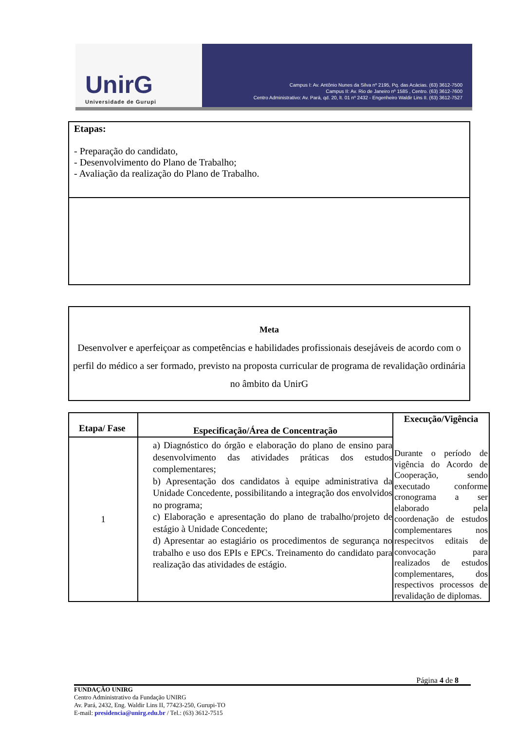UnirG
Universidade de Gurupi
Campus I: Av. Antônio Nunes da Silva nº 2195, Pq. das Acácias. (63) 3612-7500
Campus II: Av. Rio de Janeiro nº 1585 , Centro. (63) 3612-7600
Centro Administrativo: Av. Pará, qd. 20, lt. 01 nº 2432 - Engenheiro Waldir Lins II. (63) 3612-7527
Etapas:
- Preparação do candidato,
- Desenvolvimento do Plano de Trabalho;
- Avaliação da realização do Plano de Trabalho.
Meta
Desenvolver e aperfeiçoar as competências e habilidades profissionais desejáveis de acordo com o perfil do médico a ser formado, previsto na proposta curricular de programa de revalidação ordinária no âmbito da UnirG
| Etapa/ Fase | Especificação/Área de Concentração | Execução/Vigência |
| --- | --- | --- |
| 1 | a) Diagnóstico do órgão e elaboração do plano de ensino para desenvolvimento das atividades práticas dos estudos complementares; b) Apresentação dos candidatos à equipe administrativa da Unidade Concedente, possibilitando a integração dos envolvidos no programa; c) Elaboração e apresentação do plano de trabalho/projeto de estágio à Unidade Concedente; d) Apresentar ao estagiário os procedimentos de segurança no trabalho e uso dos EPIs e EPCs. Treinamento do candidato para realização das atividades de estágio. | Durante o período de vigência do Acordo de Cooperação, sendo executado conforme cronograma a ser elaborado pela coordenação de estudos complementares nos respecitvos editais de convocação para realizados de estudos complementares, dos respectivos processos de revalidação de diplomas. |
Página 4 de 8
FUNDAÇÃO UNIRG
Centro Administrativo da Fundação UNIRG
Av. Pará, 2432, Eng. Waldir Lins II, 77423-250, Gurupi-TO
E-mail: presidencia@unirg.edu.br / Tel.: (63) 3612-7515